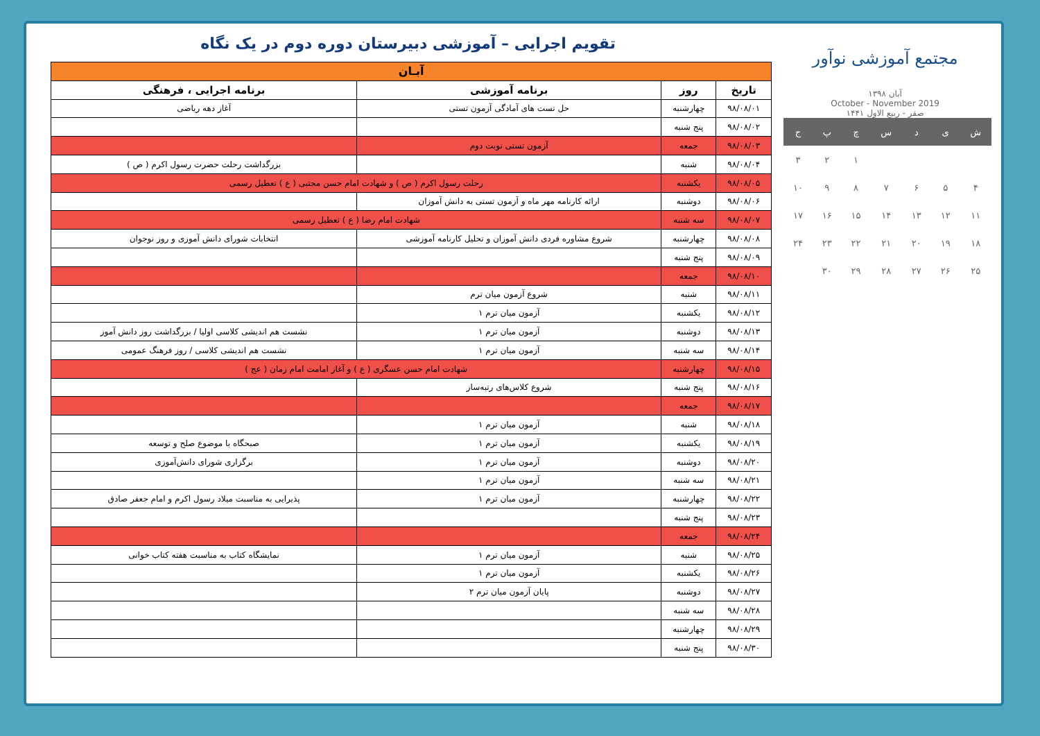مجتمع آموزشی نوآور
آبان ۱۳۹۸
October - November 2019
صفر - ربیع الاول ۱۴۴۱
| ش | ی | د | س | چ | پ | ج |
| | | | | ۱ | ۲ | ۳ |
| ۴ | ۵ | ۶ | ۷ | ۸ | ۹ | ۱۰ |
| ۱۱ | ۱۲ | ۱۳ | ۱۴ | ۱۵ | ۱۶ | ۱۷ |
| ۱۸ | ۱۹ | ۲۰ | ۲۱ | ۲۲ | ۲۳ | ۲۴ |
| ۲۵ | ۲۶ | ۲۷ | ۲۸ | ۲۹ | ۳۰ | |
تقویم اجرایی – آموزشی دبیرستان دوره دوم در یک نگاه
| آبـان | | | |
| --- | --- | --- | --- |
| تاریخ | روز | برنامه آموزشی | برنامه اجرایی ، فرهنگی |
| ۹۸/۰۸/۰۱ | چهارشنبه | حل تست های آمادگی آزمون تستی | آغاز دهه ریاضی |
| ۹۸/۰۸/۰۲ | پنج شنبه | | |
| ۹۸/۰۸/۰۳ | جمعه | آزمون تستی نوبت دوم | |
| ۹۸/۰۸/۰۴ | شنبه | | بزرگداشت رحلت حضرت رسول اکرم ( ص ) |
| ۹۸/۰۸/۰۵ | یکشنبه | رحلت رسول اکرم ( ص ) و شهادت امام حسن مجتبی ( ع ) تعطیل رسمی | |
| ۹۸/۰۸/۰۶ | دوشنبه | ارائه کارنامه مهر ماه و آزمون تستی به دانش آموزان | |
| ۹۸/۰۸/۰۷ | سه شنبه | شهادت امام رضا ( ع ) تعطیل رسمی | |
| ۹۸/۰۸/۰۸ | چهارشنبه | شروع مشاوره فردی دانش آموزان و تحلیل کارنامه آموزشی | انتخابات شورای دانش آموزی و روز نوجوان |
| ۹۸/۰۸/۰۹ | پنج شنبه | | |
| ۹۸/۰۸/۱۰ | جمعه | | |
| ۹۸/۰۸/۱۱ | شنبه | شروع آزمون میان ترم | |
| ۹۸/۰۸/۱۲ | یکشنبه | آزمون میان ترم ۱ | |
| ۹۸/۰۸/۱۳ | دوشنبه | آزمون میان ترم ۱ | نشست هم اندیشی کلاسی اولیا / بزرگداشت روز دانش آموز |
| ۹۸/۰۸/۱۴ | سه شنبه | آزمون میان ترم ۱ | نشست هم اندیشی کلاسی / روز فرهنگ عمومی |
| ۹۸/۰۸/۱۵ | چهارشنبه | شهادت امام حسن عسگری ( ع ) و آغاز امامت امام زمان ( عج ) | |
| ۹۸/۰۸/۱۶ | پنج شنبه | شروع کلاس‌های رتبه‌ساز | |
| ۹۸/۰۸/۱۷ | جمعه | | |
| ۹۸/۰۸/۱۸ | شنبه | آزمون میان ترم ۱ | |
| ۹۸/۰۸/۱۹ | یکشنبه | آزمون میان ترم ۱ | صبحگاه با موضوع صلح و توسعه |
| ۹۸/۰۸/۲۰ | دوشنبه | آزمون میان ترم ۱ | برگزاری شورای دانش‌آموزی |
| ۹۸/۰۸/۲۱ | سه شنبه | آزمون میان ترم ۱ | |
| ۹۸/۰۸/۲۲ | چهارشنبه | آزمون میان ترم ۱ | پذیرایی به مناسبت میلاد رسول اکرم و امام جعفر صادق |
| ۹۸/۰۸/۲۳ | پنج شنبه | | |
| ۹۸/۰۸/۲۴ | جمعه | | |
| ۹۸/۰۸/۲۵ | شنبه | آزمون میان ترم ۱ | نمایشگاه کتاب به مناسبت هفته کتاب خوانی |
| ۹۸/۰۸/۲۶ | یکشنبه | آزمون میان ترم ۱ | |
| ۹۸/۰۸/۲۷ | دوشنبه | پایان آزمون میان ترم ۲ | |
| ۹۸/۰۸/۲۸ | سه شنبه | | |
| ۹۸/۰۸/۲۹ | چهارشنبه | | |
| ۹۸/۰۸/۳۰ | پنج شنبه | | |